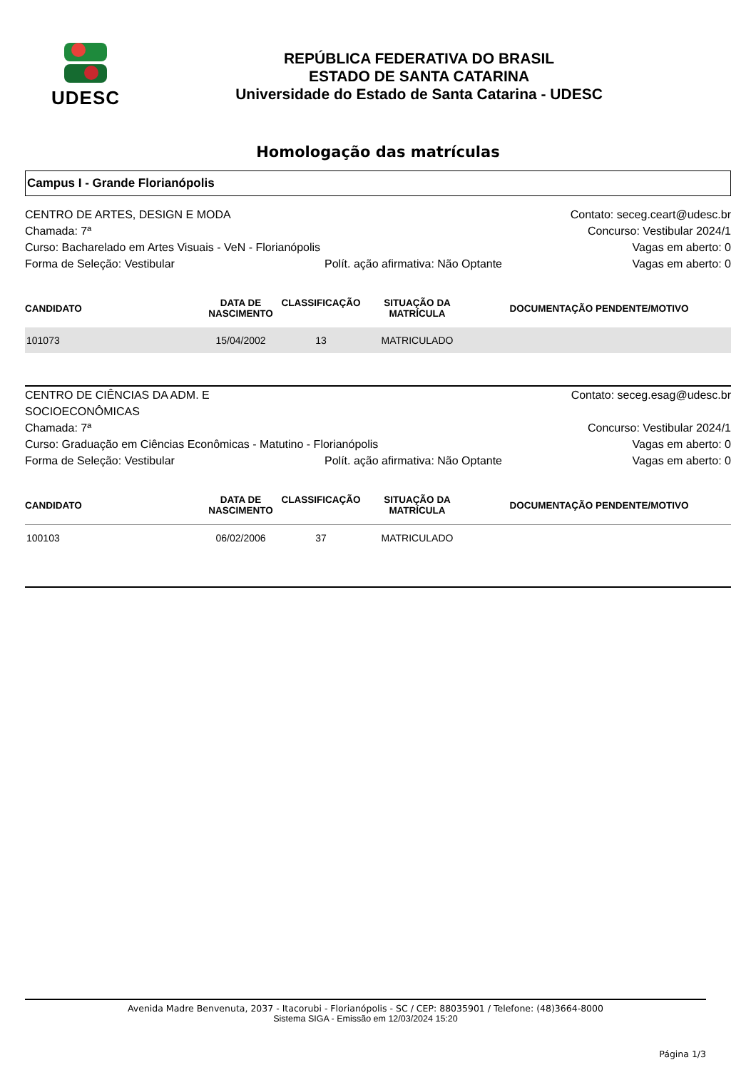UDESC
REPÚBLICA FEDERATIVA DO BRASIL
ESTADO DE SANTA CATARINA
Universidade do Estado de Santa Catarina - UDESC
Homologação das matrículas
Campus I - Grande Florianópolis
CENTRO DE ARTES, DESIGN E MODA
Contato: seceg.ceart@udesc.br
Chamada: 7ª
Concurso: Vestibular 2024/1
Curso: Bacharelado em Artes Visuais - VeN - Florianópolis
Vagas em aberto: 0
Forma de Seleção: Vestibular
Polít. ação afirmativa: Não Optante
Vagas em aberto: 0
| CANDIDATO | DATA DE NASCIMENTO | CLASSIFICAÇÃO | SITUAÇÃO DA MATRÍCULA | DOCUMENTAÇÃO PENDENTE/MOTIVO |
| --- | --- | --- | --- | --- |
| 101073 | 15/04/2002 | 13 | MATRICULADO | |
CENTRO DE CIÊNCIAS DA ADM. E SOCIOECONÔMICAS
Contato: seceg.esag@udesc.br
Chamada: 7ª
Concurso: Vestibular 2024/1
Curso: Graduação em Ciências Econômicas - Matutino - Florianópolis
Vagas em aberto: 0
Forma de Seleção: Vestibular
Polít. ação afirmativa: Não Optante
Vagas em aberto: 0
| CANDIDATO | DATA DE NASCIMENTO | CLASSIFICAÇÃO | SITUAÇÃO DA MATRÍCULA | DOCUMENTAÇÃO PENDENTE/MOTIVO |
| --- | --- | --- | --- | --- |
| 100103 | 06/02/2006 | 37 | MATRICULADO | |
Avenida Madre Benvenuta, 2037 - Itacorubi - Florianópolis - SC / CEP: 88035901 / Telefone: (48)3664-8000
Sistema SIGA - Emissão em 12/03/2024 15:20
Página 1/3